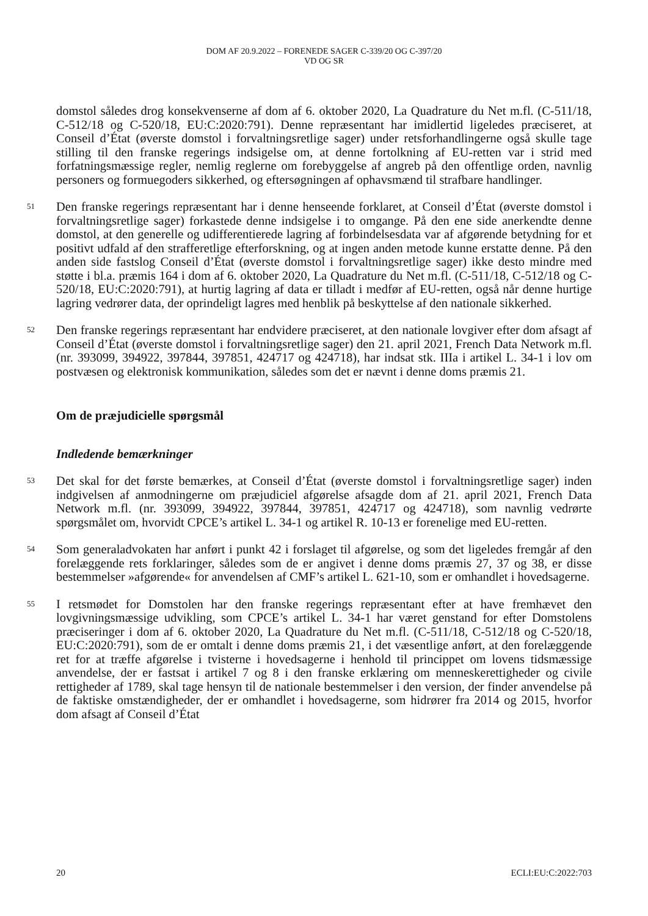DOM AF 20.9.2022 – FORENEDE SAGER C-339/20 OG C-397/20
VD OG SR
domstol således drog konsekvenserne af dom af 6. oktober 2020, La Quadrature du Net m.fl. (C-511/18, C-512/18 og C-520/18, EU:C:2020:791). Denne repræsentant har imidlertid ligeledes præciseret, at Conseil d’État (øverste domstol i forvaltningsretlige sager) under retsforhandlingerne også skulle tage stilling til den franske regerings indsigelse om, at denne fortolkning af EU-retten var i strid med forfatningsmæssige regler, nemlig reglerne om forebyggelse af angreb på den offentlige orden, navnlig personers og formuegoders sikkerhed, og eftersøgningen af ophavsmænd til strafbare handlinger.
51
Den franske regerings repræsentant har i denne henseende forklaret, at Conseil d’État (øverste domstol i forvaltningsretlige sager) forkastede denne indsigelse i to omgange. På den ene side anerkendte denne domstol, at den generelle og udifferentierede lagring af forbindelsesdata var af afgørende betydning for et positivt udfald af den strafferetlige efterforskning, og at ingen anden metode kunne erstatte denne. På den anden side fastslog Conseil d’État (øverste domstol i forvaltningsretlige sager) ikke desto mindre med støtte i bl.a. præmis 164 i dom af 6. oktober 2020, La Quadrature du Net m.fl. (C-511/18, C-512/18 og C-520/18, EU:C:2020:791), at hurtig lagring af data er tilladt i medfør af EU-retten, også når denne hurtige lagring vedrører data, der oprindeligt lagres med henblik på beskyttelse af den nationale sikkerhed.
52
Den franske regerings repræsentant har endvidere præciseret, at den nationale lovgiver efter dom afsagt af Conseil d’État (øverste domstol i forvaltningsretlige sager) den 21. april 2021, French Data Network m.fl. (nr. 393099, 394922, 397844, 397851, 424717 og 424718), har indsat stk. IIIa i artikel L. 34-1 i lov om postvæsen og elektronisk kommunikation, således som det er nævnt i denne doms præmis 21.
Om de præjudicielle spørgsmål
Indledende bemærkninger
53
Det skal for det første bemærkes, at Conseil d’État (øverste domstol i forvaltningsretlige sager) inden indgivelsen af anmodningerne om præjudiciel afgørelse afsagde dom af 21. april 2021, French Data Network m.fl. (nr. 393099, 394922, 397844, 397851, 424717 og 424718), som navnlig vedrørte spørgsmålet om, hvorvidt CPCE’s artikel L. 34-1 og artikel R. 10-13 er forenelige med EU-retten.
54
Som generaladvokaten har anført i punkt 42 i forslaget til afgørelse, og som det ligeledes fremgår af den forelæggende rets forklaringer, således som de er angivet i denne doms præmis 27, 37 og 38, er disse bestemmelser »afgørende« for anvendelsen af CMF’s artikel L. 621-10, som er omhandlet i hovedsagerne.
55
I retsmødet for Domstolen har den franske regerings repræsentant efter at have fremhævet den lovgivningsmæssige udvikling, som CPCE’s artikel L. 34-1 har været genstand for efter Domstolens præciseringer i dom af 6. oktober 2020, La Quadrature du Net m.fl. (C-511/18, C-512/18 og C-520/18, EU:C:2020:791), som de er omtalt i denne doms præmis 21, i det væsentlige anført, at den forelæggende ret for at træffe afgørelse i tvisterne i hovedsagerne i henhold til princippet om lovens tidsmæssige anvendelse, der er fastsat i artikel 7 og 8 i den franske erklæring om menneskerettigheder og civile rettigheder af 1789, skal tage hensyn til de nationale bestemmelser i den version, der finder anvendelse på de faktiske omstændigheder, der er omhandlet i hovedsagerne, som hidrører fra 2014 og 2015, hvorfor dom afsagt af Conseil d’État
20 ECLI:EU:C:2022:703